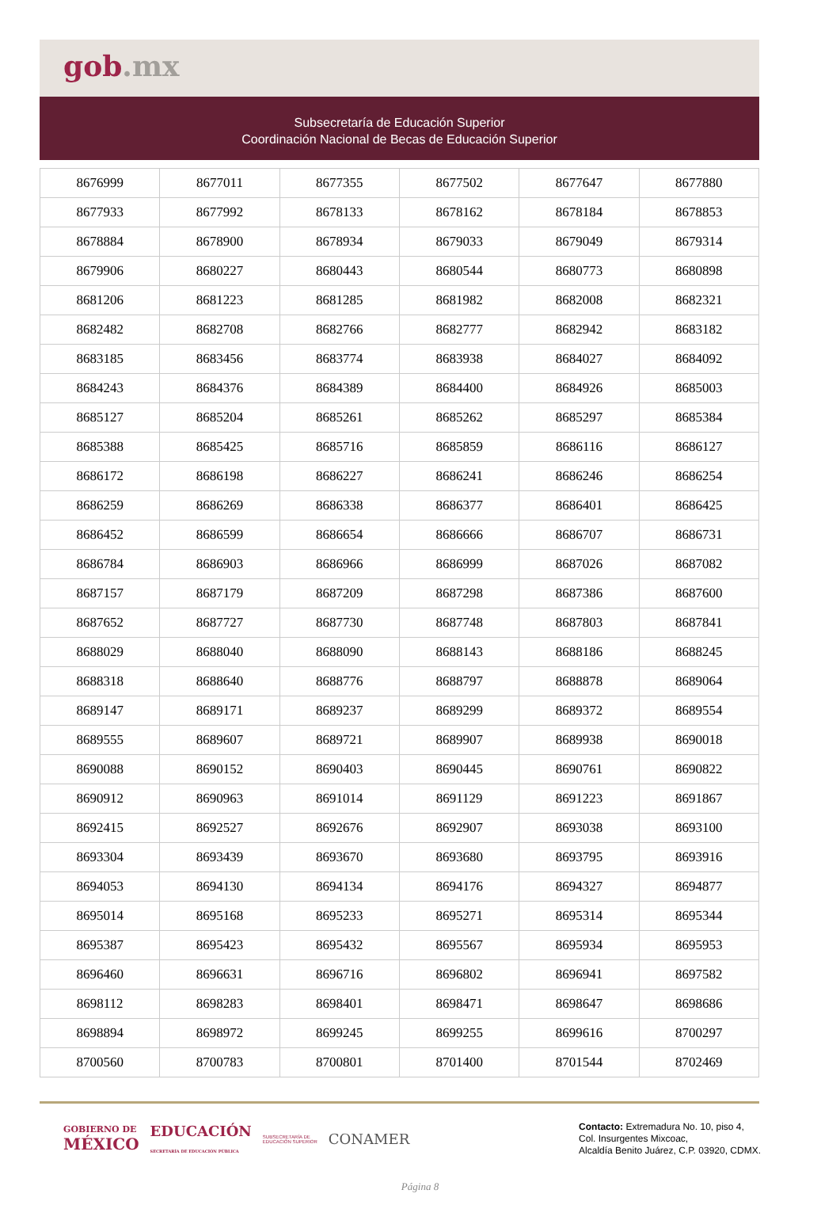gob.mx
Subsecretaría de Educación Superior
Coordinación Nacional de Becas de Educación Superior
| 8676999 | 8677011 | 8677355 | 8677502 | 8677647 | 8677880 |
| 8677933 | 8677992 | 8678133 | 8678162 | 8678184 | 8678853 |
| 8678884 | 8678900 | 8678934 | 8679033 | 8679049 | 8679314 |
| 8679906 | 8680227 | 8680443 | 8680544 | 8680773 | 8680898 |
| 8681206 | 8681223 | 8681285 | 8681982 | 8682008 | 8682321 |
| 8682482 | 8682708 | 8682766 | 8682777 | 8682942 | 8683182 |
| 8683185 | 8683456 | 8683774 | 8683938 | 8684027 | 8684092 |
| 8684243 | 8684376 | 8684389 | 8684400 | 8684926 | 8685003 |
| 8685127 | 8685204 | 8685261 | 8685262 | 8685297 | 8685384 |
| 8685388 | 8685425 | 8685716 | 8685859 | 8686116 | 8686127 |
| 8686172 | 8686198 | 8686227 | 8686241 | 8686246 | 8686254 |
| 8686259 | 8686269 | 8686338 | 8686377 | 8686401 | 8686425 |
| 8686452 | 8686599 | 8686654 | 8686666 | 8686707 | 8686731 |
| 8686784 | 8686903 | 8686966 | 8686999 | 8687026 | 8687082 |
| 8687157 | 8687179 | 8687209 | 8687298 | 8687386 | 8687600 |
| 8687652 | 8687727 | 8687730 | 8687748 | 8687803 | 8687841 |
| 8688029 | 8688040 | 8688090 | 8688143 | 8688186 | 8688245 |
| 8688318 | 8688640 | 8688776 | 8688797 | 8688878 | 8689064 |
| 8689147 | 8689171 | 8689237 | 8689299 | 8689372 | 8689554 |
| 8689555 | 8689607 | 8689721 | 8689907 | 8689938 | 8690018 |
| 8690088 | 8690152 | 8690403 | 8690445 | 8690761 | 8690822 |
| 8690912 | 8690963 | 8691014 | 8691129 | 8691223 | 8691867 |
| 8692415 | 8692527 | 8692676 | 8692907 | 8693038 | 8693100 |
| 8693304 | 8693439 | 8693670 | 8693680 | 8693795 | 8693916 |
| 8694053 | 8694130 | 8694134 | 8694176 | 8694327 | 8694877 |
| 8695014 | 8695168 | 8695233 | 8695271 | 8695314 | 8695344 |
| 8695387 | 8695423 | 8695432 | 8695567 | 8695934 | 8695953 |
| 8696460 | 8696631 | 8696716 | 8696802 | 8696941 | 8697582 |
| 8698112 | 8698283 | 8698401 | 8698471 | 8698647 | 8698686 |
| 8698894 | 8698972 | 8699245 | 8699255 | 8699616 | 8700297 |
| 8700560 | 8700783 | 8700801 | 8701400 | 8701544 | 8702469 |
GOBIERNO DE
MÉXICO
EDUCACIÓN
SECRETARÍA DE EDUCACIÓN PÚBLICA
SUBSECRETARÍA DE
EDUCACIÓN SUPERIOR
CONAMER
Contacto: Extremadura No. 10, piso 4,
Col. Insurgentes Mixcoac,
Alcaldía Benito Juárez, C.P. 03920, CDMX.
Página 8